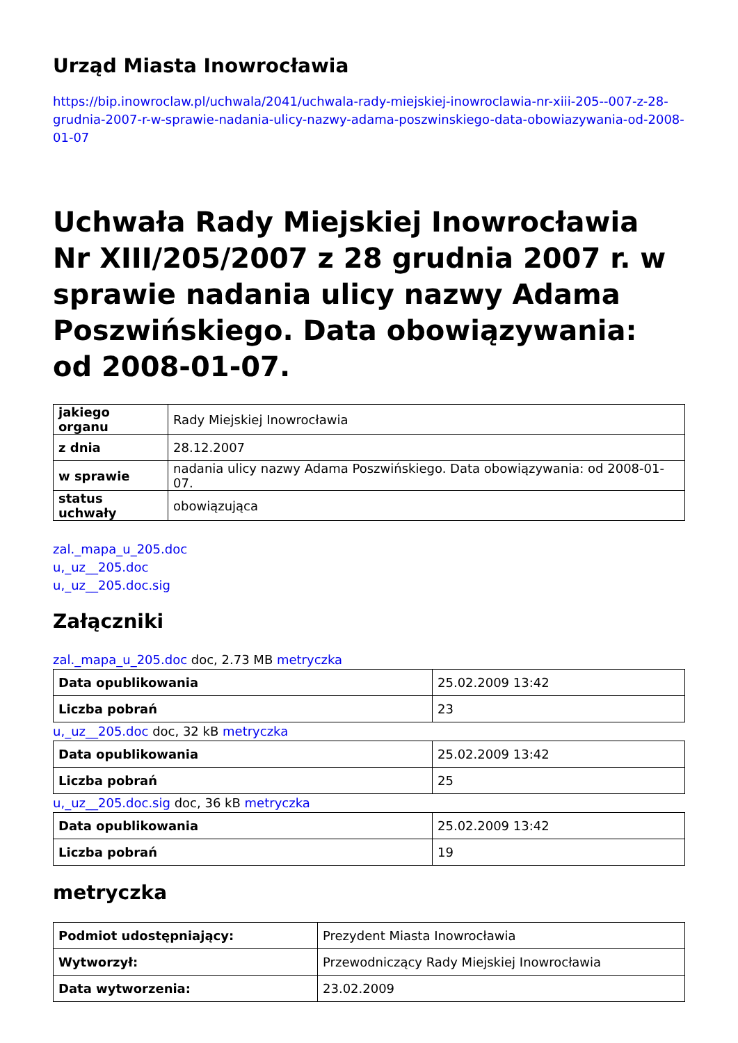Urząd Miasta Inowrocławia
https://bip.inowroclaw.pl/uchwala/2041/uchwala-rady-miejskiej-inowroclawia-nr-xiii-205--007-z-28-grudnia-2007-r-w-sprawie-nadania-ulicy-nazwy-adama-poszwinskiego-data-obowiazywania-od-2008-01-07
Uchwała Rady Miejskiej Inowrocławia Nr XIII/205/2007 z 28 grudnia 2007 r. w sprawie nadania ulicy nazwy Adama Poszwińskiego. Data obowiązywania: od 2008-01-07.
| jakiego organu | Rady Miejskiej Inowrocławia |
| z dnia | 28.12.2007 |
| w sprawie | nadania ulicy nazwy Adama Poszwińskiego. Data obowiązywania: od 2008-01-07. |
| status uchwały | obowiązująca |
zal._mapa_u_205.doc
u,_uz__205.doc
u,_uz__205.doc.sig
Załączniki
zal._mapa_u_205.doc doc, 2.73 MB metryczka
| Data opublikowania | 25.02.2009 13:42 |
| Liczba pobrań | 23 |
u,_uz__205.doc doc, 32 kB metryczka
| Data opublikowania | 25.02.2009 13:42 |
| Liczba pobrań | 25 |
u,_uz__205.doc.sig doc, 36 kB metryczka
| Data opublikowania | 25.02.2009 13:42 |
| Liczba pobrań | 19 |
metryczka
| Podmiot udostępniający: | Prezydent Miasta Inowrocławia |
| Wytworzył: | Przewodniczący Rady Miejskiej Inowrocławia |
| Data wytworzenia: | 23.02.2009 |